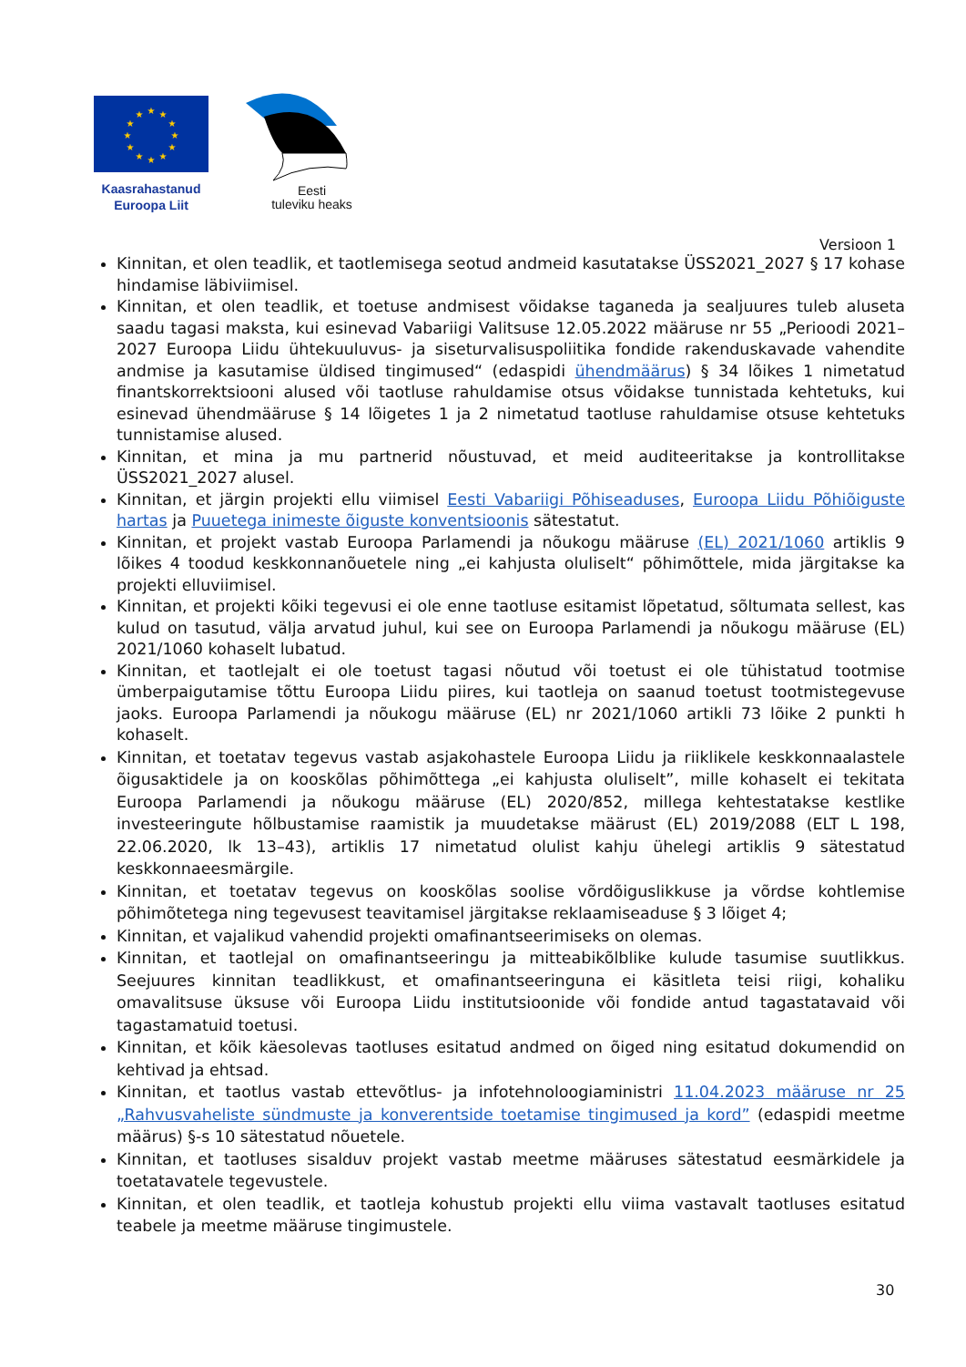★
★
★
★
★
★
★
★
★
★
★
★
Kaasrahastanud
Euroopa Liit
Eesti
tuleviku heaks
Versioon 1
Kinnitan, et olen teadlik, et taotlemisega seotud andmeid kasutatakse ÜSS2021_2027 § 17 kohase hindamise läbiviimisel.
Kinnitan, et olen teadlik, et toetuse andmisest võidakse taganeda ja sealjuures tuleb aluseta saadu tagasi maksta, kui esinevad Vabariigi Valitsuse 12.05.2022 määruse nr 55 „Perioodi 2021–2027 Euroopa Liidu ühtekuuluvus- ja siseturvalisuspoliitika fondide rakenduskavade vahendite andmise ja kasutamise üldised tingimused“ (edaspidi ühendmäärus) § 34 lõikes 1 nimetatud finantskorrektsiooni alused või taotluse rahuldamise otsus võidakse tunnistada kehtetuks, kui esinevad ühendmääruse § 14 lõigetes 1 ja 2 nimetatud taotluse rahuldamise otsuse kehtetuks tunnistamise alused.
Kinnitan, et mina ja mu partnerid nõustuvad, et meid auditeeritakse ja kontrollitakse ÜSS2021_2027 alusel.
Kinnitan, et järgin projekti ellu viimisel Eesti Vabariigi Põhiseaduses, Euroopa Liidu Põhiõiguste hartas ja Puuetega inimeste õiguste konventsioonis sätestatut.
Kinnitan, et projekt vastab Euroopa Parlamendi ja nõukogu määruse (EL) 2021/1060 artiklis 9 lõikes 4 toodud keskkonnanõuetele ning „ei kahjusta oluliselt“ põhimõttele, mida järgitakse ka projekti elluviimisel.
Kinnitan, et projekti kõiki tegevusi ei ole enne taotluse esitamist lõpetatud, sõltumata sellest, kas kulud on tasutud, välja arvatud juhul, kui see on Euroopa Parlamendi ja nõukogu määruse (EL) 2021/1060 kohaselt lubatud.
Kinnitan, et taotlejalt ei ole toetust tagasi nõutud või toetust ei ole tühistatud tootmise ümberpaigutamise tõttu Euroopa Liidu piires, kui taotleja on saanud toetust tootmistegevuse jaoks. Euroopa Parlamendi ja nõukogu määruse (EL) nr 2021/1060 artikli 73 lõike 2 punkti h kohaselt.
Kinnitan, et toetatav tegevus vastab asjakohastele Euroopa Liidu ja riiklikele keskkonnaalastele õigusaktidele ja on kooskõlas põhimõttega „ei kahjusta oluliselt”, mille kohaselt ei tekitata Euroopa Parlamendi ja nõukogu määruse (EL) 2020/852, millega kehtestatakse kestlike investeeringute hõlbustamise raamistik ja muudetakse määrust (EL) 2019/2088 (ELT L 198, 22.06.2020, lk 13–43), artiklis 17 nimetatud olulist kahju ühelegi artiklis 9 sätestatud keskkonnaeesmärgile.
Kinnitan, et toetatav tegevus on kooskõlas soolise võrdõiguslikkuse ja võrdse kohtlemise põhimõtetega ning tegevusest teavitamisel järgitakse reklaamiseaduse § 3 lõiget 4;
Kinnitan, et vajalikud vahendid projekti omafinantseerimiseks on olemas.
Kinnitan, et taotlejal on omafinantseeringu ja mitteabikõlblike kulude tasumise suutlikkus. Seejuures kinnitan teadlikkust, et omafinantseeringuna ei käsitleta teisi riigi, kohaliku omavalitsuse üksuse või Euroopa Liidu institutsioonide või fondide antud tagastatavaid või tagastamatuid toetusi.
Kinnitan, et kõik käesolevas taotluses esitatud andmed on õiged ning esitatud dokumendid on kehtivad ja ehtsad.
Kinnitan, et taotlus vastab ettevõtlus- ja infotehnoloogiaministri 11.04.2023 määruse nr 25 „Rahvusvaheliste sündmuste ja konverentside toetamise tingimused ja kord” (edaspidi meetme määrus) §-s 10 sätestatud nõuetele.
Kinnitan, et taotluses sisalduv projekt vastab meetme määruses sätestatud eesmärkidele ja toetatavatele tegevustele.
Kinnitan, et olen teadlik, et taotleja kohustub projekti ellu viima vastavalt taotluses esitatud teabele ja meetme määruse tingimustele.
30